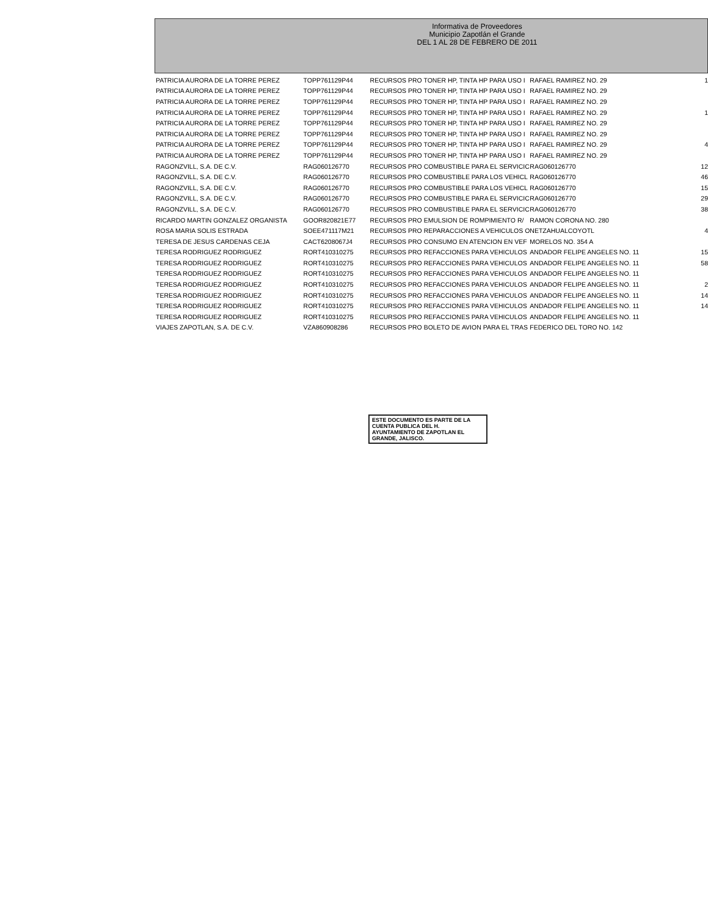Informativa de Proveedores
Municipio Zapotlán el Grande
DEL 1 AL 28 DE FEBRERO DE 2011
| PATRICIA AURORA DE LA TORRE PEREZ | TOPP761129P44 | RECURSOS PRO TONER HP, TINTA HP PARA USO I | RAFAEL RAMIREZ NO. 29 | 1 |
| PATRICIA AURORA DE LA TORRE PEREZ | TOPP761129P44 | RECURSOS PRO TONER HP, TINTA HP PARA USO I | RAFAEL RAMIREZ NO. 29 | |
| PATRICIA AURORA DE LA TORRE PEREZ | TOPP761129P44 | RECURSOS PRO TONER HP, TINTA HP PARA USO I | RAFAEL RAMIREZ NO. 29 | |
| PATRICIA AURORA DE LA TORRE PEREZ | TOPP761129P44 | RECURSOS PRO TONER HP, TINTA HP PARA USO I | RAFAEL RAMIREZ NO. 29 | 1 |
| PATRICIA AURORA DE LA TORRE PEREZ | TOPP761129P44 | RECURSOS PRO TONER HP, TINTA HP PARA USO I | RAFAEL RAMIREZ NO. 29 | |
| PATRICIA AURORA DE LA TORRE PEREZ | TOPP761129P44 | RECURSOS PRO TONER HP, TINTA HP PARA USO I | RAFAEL RAMIREZ NO. 29 | |
| PATRICIA AURORA DE LA TORRE PEREZ | TOPP761129P44 | RECURSOS PRO TONER HP, TINTA HP PARA USO I | RAFAEL RAMIREZ NO. 29 | 4 |
| PATRICIA AURORA DE LA TORRE PEREZ | TOPP761129P44 | RECURSOS PRO TONER HP, TINTA HP PARA USO I | RAFAEL RAMIREZ NO. 29 | |
| RAGONZVILL, S.A. DE C.V. | RAG060126770 | RECURSOS PRO COMBUSTIBLE PARA EL SERVICIC | RAG060126770 | 12 |
| RAGONZVILL, S.A. DE C.V. | RAG060126770 | RECURSOS PRO COMBUSTIBLE PARA LOS VEHICL | RAG060126770 | 46 |
| RAGONZVILL, S.A. DE C.V. | RAG060126770 | RECURSOS PRO COMBUSTIBLE PARA LOS VEHICL | RAG060126770 | 15 |
| RAGONZVILL, S.A. DE C.V. | RAG060126770 | RECURSOS PRO COMBUSTIBLE PARA EL SERVICIC | RAG060126770 | 29 |
| RAGONZVILL, S.A. DE C.V. | RAG060126770 | RECURSOS PRO COMBUSTIBLE PARA EL SERVICIC | RAG060126770 | 38 |
| RICARDO MARTIN GONZALEZ ORGANISTA | GOOR820821E77 | RECURSOS PRO EMULSION DE ROMPIMIENTO R/ | RAMON CORONA NO. 280 | |
| ROSA MARIA SOLIS ESTRADA | SOEE471117M21 | RECURSOS PRO REPARACCIONES A VEHICULOS O | NETZAHUALCOYOTL | 4 |
| TERESA DE JESUS CARDENAS CEJA | CACT6208067J4 | RECURSOS PRO CONSUMO EN ATENCION EN VEF | MORELOS NO. 354 A | |
| TERESA RODRIGUEZ RODRIGUEZ | RORT410310275 | RECURSOS PRO REFACCIONES PARA VEHICULOS | ANDADOR FELIPE ANGELES NO. 11 | 15 |
| TERESA RODRIGUEZ RODRIGUEZ | RORT410310275 | RECURSOS PRO REFACCIONES PARA VEHICULOS | ANDADOR FELIPE ANGELES NO. 11 | 58 |
| TERESA RODRIGUEZ RODRIGUEZ | RORT410310275 | RECURSOS PRO REFACCIONES PARA VEHICULOS | ANDADOR FELIPE ANGELES NO. 11 | |
| TERESA RODRIGUEZ RODRIGUEZ | RORT410310275 | RECURSOS PRO REFACCIONES PARA VEHICULOS | ANDADOR FELIPE ANGELES NO. 11 | 2 |
| TERESA RODRIGUEZ RODRIGUEZ | RORT410310275 | RECURSOS PRO REFACCIONES PARA VEHICULOS | ANDADOR FELIPE ANGELES NO. 11 | 14 |
| TERESA RODRIGUEZ RODRIGUEZ | RORT410310275 | RECURSOS PRO REFACCIONES PARA VEHICULOS | ANDADOR FELIPE ANGELES NO. 11 | 14 |
| TERESA RODRIGUEZ RODRIGUEZ | RORT410310275 | RECURSOS PRO REFACCIONES PARA VEHICULOS | ANDADOR FELIPE ANGELES NO. 11 | |
| VIAJES ZAPOTLAN, S.A. DE C.V. | VZA860908286 | RECURSOS PRO BOLETO DE AVION PARA EL TRAS | FEDERICO DEL TORO NO. 142 | |
ESTE DOCUMENTO ES PARTE DE LA CUENTA PUBLICA DEL H. AYUNTAMIENTO DE ZAPOTLAN EL GRANDE, JALISCO.